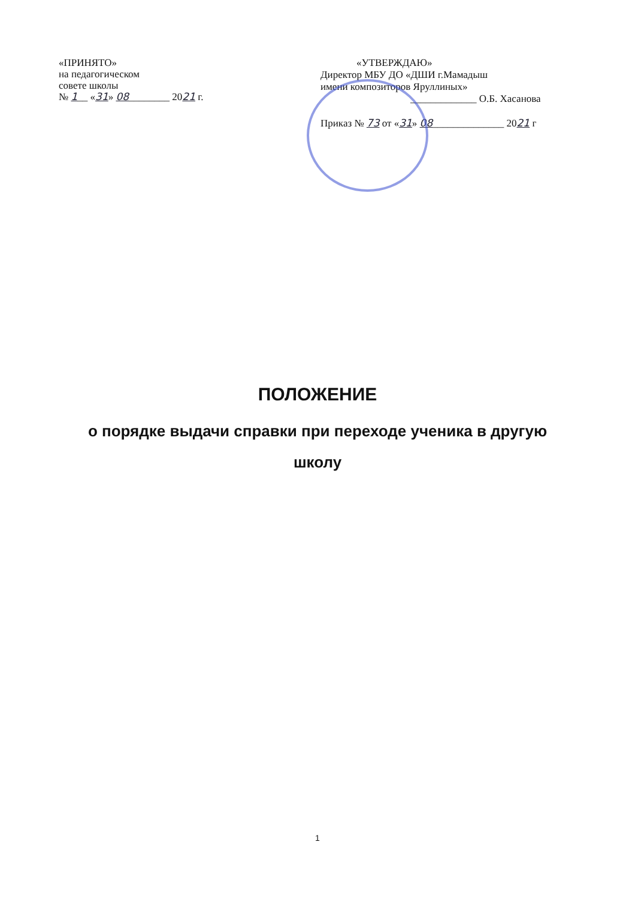«ПРИНЯТО»
на педагогическом
совете школы
№ 1__ «31» 08________ 2021 г.
«УТВЕРЖДАЮ»
Директор МБУ ДО «ДШИ г.Мамадыш
имени композиторов Яруллиных»
_____________ О.Б. Хасанова
Приказ № 73 от «31» 08______________ 2021 г
ПОЛОЖЕНИЕ
о порядке выдачи справки при переходе ученика в другую школу
1